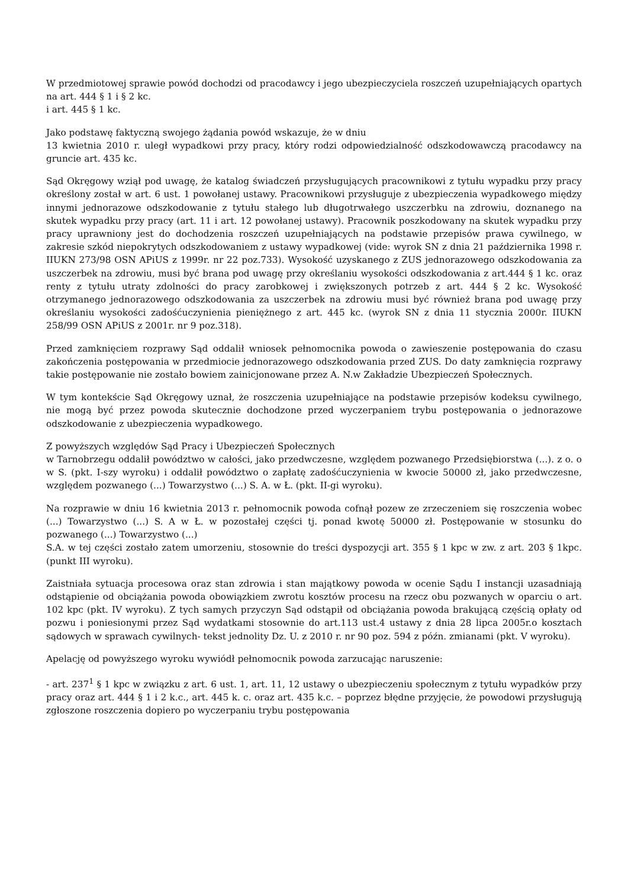W przedmiotowej sprawie powód dochodzi od pracodawcy i jego ubezpieczyciela roszczeń uzupełniających opartych na art. 444 § 1 i § 2 kc.
i art. 445 § 1 kc.
Jako podstawę faktyczną swojego żądania powód wskazuje, że w dniu
13 kwietnia 2010 r. uległ wypadkowi przy pracy, który rodzi odpowiedzialność odszkodowawczą pracodawcy na gruncie art. 435 kc.
Sąd Okręgowy wziął pod uwagę, że katalog świadczeń przysługujących pracownikowi z tytułu wypadku przy pracy określony został w art. 6 ust. 1 powołanej ustawy. Pracownikowi przysługuje z ubezpieczenia wypadkowego między innymi jednorazowe odszkodowanie z tytułu stałego lub długotrwałego uszczerbku na zdrowiu, doznanego na skutek wypadku przy pracy (art. 11 i art. 12 powołanej ustawy). Pracownik poszkodowany na skutek wypadku przy pracy uprawniony jest do dochodzenia roszczeń uzupełniających na podstawie przepisów prawa cywilnego, w zakresie szkód niepokrytych odszkodowaniem z ustawy wypadkowej (vide: wyrok SN z dnia 21 października 1998 r. IIUKN 273/98 OSN APiUS z 1999r. nr 22 poz.733). Wysokość uzyskanego z ZUS jednorazowego odszkodowania za uszczerbek na zdrowiu, musi być brana pod uwagę przy określaniu wysokości odszkodowania z art.444 § 1 kc. oraz renty z tytułu utraty zdolności do pracy zarobkowej i zwiększonych potrzeb z art. 444 § 2 kc. Wysokość otrzymanego jednorazowego odszkodowania za uszczerbek na zdrowiu musi być również brana pod uwagę przy określaniu wysokości zadośćuczynienia pieniężnego z art. 445 kc. (wyrok SN z dnia 11 stycznia 2000r. IIUKN 258/99 OSN APiUS z 2001r. nr 9 poz.318).
Przed zamknięciem rozprawy Sąd oddalił wniosek pełnomocnika powoda o zawieszenie postępowania do czasu zakończenia postępowania w przedmiocie jednorazowego odszkodowania przed ZUS. Do daty zamknięcia rozprawy takie postępowanie nie zostało bowiem zainicjonowane przez A. N.w Zakładzie Ubezpieczeń Społecznych.
W tym kontekście Sąd Okręgowy uznał, że roszczenia uzupełniające na podstawie przepisów kodeksu cywilnego, nie mogą być przez powoda skutecznie dochodzone przed wyczerpaniem trybu postępowania o jednorazowe odszkodowanie z ubezpieczenia wypadkowego.
Z powyższych względów Sąd Pracy i Ubezpieczeń Społecznych
w Tarnobrzegu oddalił powództwo w całości, jako przedwczesne, względem pozwanego Przedsiębiorstwa (...). z o. o w S. (pkt. I-szy wyroku) i oddalił powództwo o zapłatę zadośćuczynienia w kwocie 50000 zł, jako przedwczesne, względem pozwanego (...) Towarzystwo (...) S. A. w Ł. (pkt. II-gi wyroku).
Na rozprawie w dniu 16 kwietnia 2013 r. pełnomocnik powoda cofnął pozew ze zrzeczeniem się roszczenia wobec (...) Towarzystwo (...) S. A w Ł. w pozostałej części tj. ponad kwotę 50000 zł. Postępowanie w stosunku do pozwanego (...) Towarzystwo (...)
S.A. w tej części zostało zatem umorzeniu, stosownie do treści dyspozycji art. 355 § 1 kpc w zw. z art. 203 § 1kpc. (punkt III wyroku).
Zaistniała sytuacja procesowa oraz stan zdrowia i stan majątkowy powoda w ocenie Sądu I instancji uzasadniają odstąpienie od obciążania powoda obowiązkiem zwrotu kosztów procesu na rzecz obu pozwanych w oparciu o art. 102 kpc (pkt. IV wyroku). Z tych samych przyczyn Sąd odstąpił od obciążania powoda brakującą częścią opłaty od pozwu i poniesionymi przez Sąd wydatkami stosownie do art.113 ust.4 ustawy z dnia 28 lipca 2005r.o kosztach sądowych w sprawach cywilnych- tekst jednolity Dz. U. z 2010 r. nr 90 poz. 594 z późn. zmianami (pkt. V wyroku).
Apelację od powyższego wyroku wywiódł pełnomocnik powoda zarzucając naruszenie:
- art. 237<sup>1</sup> § 1 kpc w związku z art. 6 ust. 1, art. 11, 12 ustawy o ubezpieczeniu społecznym z tytułu wypadków przy pracy oraz art. 444 § 1 i 2 k.c., art. 445 k. c. oraz art. 435 k.c. – poprzez błędne przyjęcie, że powodowi przysługują zgłoszone roszczenia dopiero po wyczerpaniu trybu postępowania